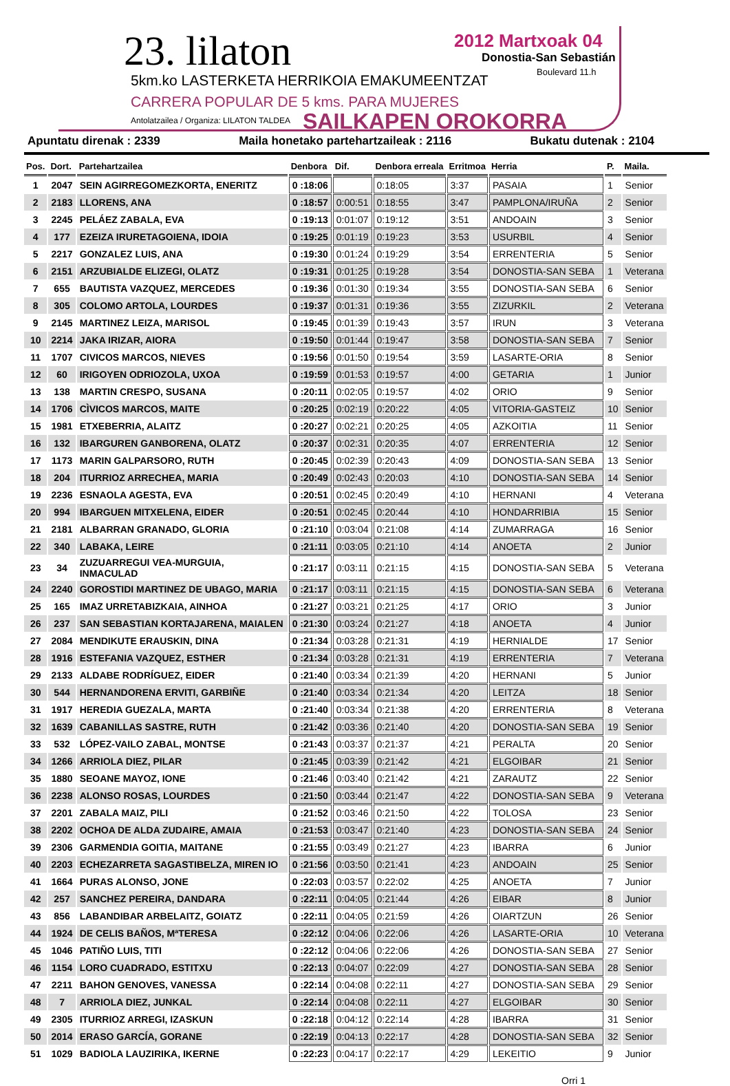23. lilaton
5km.ko LASTERKETA HERRIKOIA EMAKUMEENTZAT
CARRERA POPULAR DE 5 kms. PARA MUJERES
Antolatzailea / Organiza: LILATON TALDEA
SAILKAPEN OROKORRA
2012 Martxoak 04
Donostia-San Sebastián
Boulevard 11.h
Apuntatu direnak : 2339 Maila honetako partehartzaileak : 2116 Bukatu dutenak : 2104
| Pos. | Dort. | Partehartzailea | Denbora | Dif. | Denbora erreala | Erritmoa | Herria | P. | Maila. |
| --- | --- | --- | --- | --- | --- | --- | --- | --- | --- |
| 1 | 2047 | SEIN AGIRREGOMEZKORTA, ENERITZ | 0 :18:06 | | 0:18:05 | 3:37 | PASAIA | 1 | Senior |
| 2 | 2183 | LLORENS, ANA | 0 :18:57 | 0:00:51 | 0:18:55 | 3:47 | PAMPLONA/IRUÑA | 2 | Senior |
| 3 | 2245 | PELÁEZ ZABALA, EVA | 0 :19:13 | 0:01:07 | 0:19:12 | 3:51 | ANDOAIN | 3 | Senior |
| 4 | 177 | EZEIZA IRURETAGOIENA, IDOIA | 0 :19:25 | 0:01:19 | 0:19:23 | 3:53 | USURBIL | 4 | Senior |
| 5 | 2217 | GONZALEZ LUIS, ANA | 0 :19:30 | 0:01:24 | 0:19:29 | 3:54 | ERRENTERIA | 5 | Senior |
| 6 | 2151 | ARZUBIALDE ELIZEGI, OLATZ | 0 :19:31 | 0:01:25 | 0:19:28 | 3:54 | DONOSTIA-SAN SEBA | 1 | Veterana |
| 7 | 655 | BAUTISTA VAZQUEZ, MERCEDES | 0 :19:36 | 0:01:30 | 0:19:34 | 3:55 | DONOSTIA-SAN SEBA | 6 | Senior |
| 8 | 305 | COLOMO ARTOLA, LOURDES | 0 :19:37 | 0:01:31 | 0:19:36 | 3:55 | ZIZURKIL | 2 | Veterana |
| 9 | 2145 | MARTINEZ LEIZA, MARISOL | 0 :19:45 | 0:01:39 | 0:19:43 | 3:57 | IRUN | 3 | Veterana |
| 10 | 2214 | JAKA IRIZAR, AIORA | 0 :19:50 | 0:01:44 | 0:19:47 | 3:58 | DONOSTIA-SAN SEBA | 7 | Senior |
| 11 | 1707 | CIVICOS MARCOS, NIEVES | 0 :19:56 | 0:01:50 | 0:19:54 | 3:59 | LASARTE-ORIA | 8 | Senior |
| 12 | 60 | IRIGOYEN ODRIOZOLA, UXOA | 0 :19:59 | 0:01:53 | 0:19:57 | 4:00 | GETARIA | 1 | Junior |
| 13 | 138 | MARTIN CRESPO, SUSANA | 0 :20:11 | 0:02:05 | 0:19:57 | 4:02 | ORIO | 9 | Senior |
| 14 | 1706 | CÌVICOS MARCOS, MAITE | 0 :20:25 | 0:02:19 | 0:20:22 | 4:05 | VITORIA-GASTEIZ | 10 | Senior |
| 15 | 1981 | ETXEBERRIA, ALAITZ | 0 :20:27 | 0:02:21 | 0:20:25 | 4:05 | AZKOITIA | 11 | Senior |
| 16 | 132 | IBARGUREN GANBORENA, OLATZ | 0 :20:37 | 0:02:31 | 0:20:35 | 4:07 | ERRENTERIA | 12 | Senior |
| 17 | 1173 | MARIN GALPARSORO, RUTH | 0 :20:45 | 0:02:39 | 0:20:43 | 4:09 | DONOSTIA-SAN SEBA | 13 | Senior |
| 18 | 204 | ITURRIOZ ARRECHEA, MARIA | 0 :20:49 | 0:02:43 | 0:20:03 | 4:10 | DONOSTIA-SAN SEBA | 14 | Senior |
| 19 | 2236 | ESNAOLA AGESTA, EVA | 0 :20:51 | 0:02:45 | 0:20:49 | 4:10 | HERNANI | 4 | Veterana |
| 20 | 994 | IBARGUEN MITXELENA, EIDER | 0 :20:51 | 0:02:45 | 0:20:44 | 4:10 | HONDARRIBIA | 15 | Senior |
| 21 | 2181 | ALBARRAN GRANADO, GLORIA | 0 :21:10 | 0:03:04 | 0:21:08 | 4:14 | ZUMARRAGA | 16 | Senior |
| 22 | 340 | LABAKA, LEIRE | 0 :21:11 | 0:03:05 | 0:21:10 | 4:14 | ANOETA | 2 | Junior |
| 23 | 34 | ZUZUARREGUI VEA-MURGUIA, INMACULAD | 0 :21:17 | 0:03:11 | 0:21:15 | 4:15 | DONOSTIA-SAN SEBA | 5 | Veterana |
| 24 | 2240 | GOROSTIDI MARTINEZ DE UBAGO, MARIA | 0 :21:17 | 0:03:11 | 0:21:15 | 4:15 | DONOSTIA-SAN SEBA | 6 | Veterana |
| 25 | 165 | IMAZ URRETABIZKAIA, AINHOA | 0 :21:27 | 0:03:21 | 0:21:25 | 4:17 | ORIO | 3 | Junior |
| 26 | 237 | SAN SEBASTIAN KORTAJARENA, MAIALEN | 0 :21:30 | 0:03:24 | 0:21:27 | 4:18 | ANOETA | 4 | Junior |
| 27 | 2084 | MENDIKUTE ERAUSKIN, DINA | 0 :21:34 | 0:03:28 | 0:21:31 | 4:19 | HERNIALDE | 17 | Senior |
| 28 | 1916 | ESTEFANIA VAZQUEZ, ESTHER | 0 :21:34 | 0:03:28 | 0:21:31 | 4:19 | ERRENTERIA | 7 | Veterana |
| 29 | 2133 | ALDABE RODRÍGUEZ, EIDER | 0 :21:40 | 0:03:34 | 0:21:39 | 4:20 | HERNANI | 5 | Junior |
| 30 | 544 | HERNANDORENA ERVITI, GARBIÑE | 0 :21:40 | 0:03:34 | 0:21:34 | 4:20 | LEITZA | 18 | Senior |
| 31 | 1917 | HEREDIA GUEZALA, MARTA | 0 :21:40 | 0:03:34 | 0:21:38 | 4:20 | ERRENTERIA | 8 | Veterana |
| 32 | 1639 | CABANILLAS SASTRE, RUTH | 0 :21:42 | 0:03:36 | 0:21:40 | 4:20 | DONOSTIA-SAN SEBA | 19 | Senior |
| 33 | 532 | LÓPEZ-VAILO ZABAL, MONTSE | 0 :21:43 | 0:03:37 | 0:21:37 | 4:21 | PERALTA | 20 | Senior |
| 34 | 1266 | ARRIOLA DIEZ, PILAR | 0 :21:45 | 0:03:39 | 0:21:42 | 4:21 | ELGOIBAR | 21 | Senior |
| 35 | 1880 | SEOANE MAYOZ, IONE | 0 :21:46 | 0:03:40 | 0:21:42 | 4:21 | ZARAUTZ | 22 | Senior |
| 36 | 2238 | ALONSO ROSAS, LOURDES | 0 :21:50 | 0:03:44 | 0:21:47 | 4:22 | DONOSTIA-SAN SEBA | 9 | Veterana |
| 37 | 2201 | ZABALA MAIZ, PILI | 0 :21:52 | 0:03:46 | 0:21:50 | 4:22 | TOLOSA | 23 | Senior |
| 38 | 2202 | OCHOA DE ALDA ZUDAIRE, AMAIA | 0 :21:53 | 0:03:47 | 0:21:40 | 4:23 | DONOSTIA-SAN SEBA | 24 | Senior |
| 39 | 2306 | GARMENDIA GOITIA, MAITANE | 0 :21:55 | 0:03:49 | 0:21:27 | 4:23 | IBARRA | 6 | Junior |
| 40 | 2203 | ECHEZARRETA SAGASTIBELZA, MIREN IO | 0 :21:56 | 0:03:50 | 0:21:41 | 4:23 | ANDOAIN | 25 | Senior |
| 41 | 1664 | PURAS ALONSO, JONE | 0 :22:03 | 0:03:57 | 0:22:02 | 4:25 | ANOETA | 7 | Junior |
| 42 | 257 | SANCHEZ PEREIRA, DANDARA | 0 :22:11 | 0:04:05 | 0:21:44 | 4:26 | EIBAR | 8 | Junior |
| 43 | 856 | LABANDIBAR ARBELAITZ, GOIATZ | 0 :22:11 | 0:04:05 | 0:21:59 | 4:26 | OIARTZUN | 26 | Senior |
| 44 | 1924 | DE CELIS BAÑOS, MªTERESA | 0 :22:12 | 0:04:06 | 0:22:06 | 4:26 | LASARTE-ORIA | 10 | Veterana |
| 45 | 1046 | PATIÑO LUIS, TITI | 0 :22:12 | 0:04:06 | 0:22:06 | 4:26 | DONOSTIA-SAN SEBA | 27 | Senior |
| 46 | 1154 | LORO CUADRADO, ESTITXU | 0 :22:13 | 0:04:07 | 0:22:09 | 4:27 | DONOSTIA-SAN SEBA | 28 | Senior |
| 47 | 2211 | BAHON GENOVES, VANESSA | 0 :22:14 | 0:04:08 | 0:22:11 | 4:27 | DONOSTIA-SAN SEBA | 29 | Senior |
| 48 | 7 | ARRIOLA DIEZ, JUNKAL | 0 :22:14 | 0:04:08 | 0:22:11 | 4:27 | ELGOIBAR | 30 | Senior |
| 49 | 2305 | ITURRIOZ ARREGI, IZASKUN | 0 :22:18 | 0:04:12 | 0:22:14 | 4:28 | IBARRA | 31 | Senior |
| 50 | 2014 | ERASO GARCÍA, GORANE | 0 :22:19 | 0:04:13 | 0:22:17 | 4:28 | DONOSTIA-SAN SEBA | 32 | Senior |
| 51 | 1029 | BADIOLA LAUZIRIKA, IKERNE | 0 :22:23 | 0:04:17 | 0:22:17 | 4:29 | LEKEITIO | 9 | Junior |
Orri 1